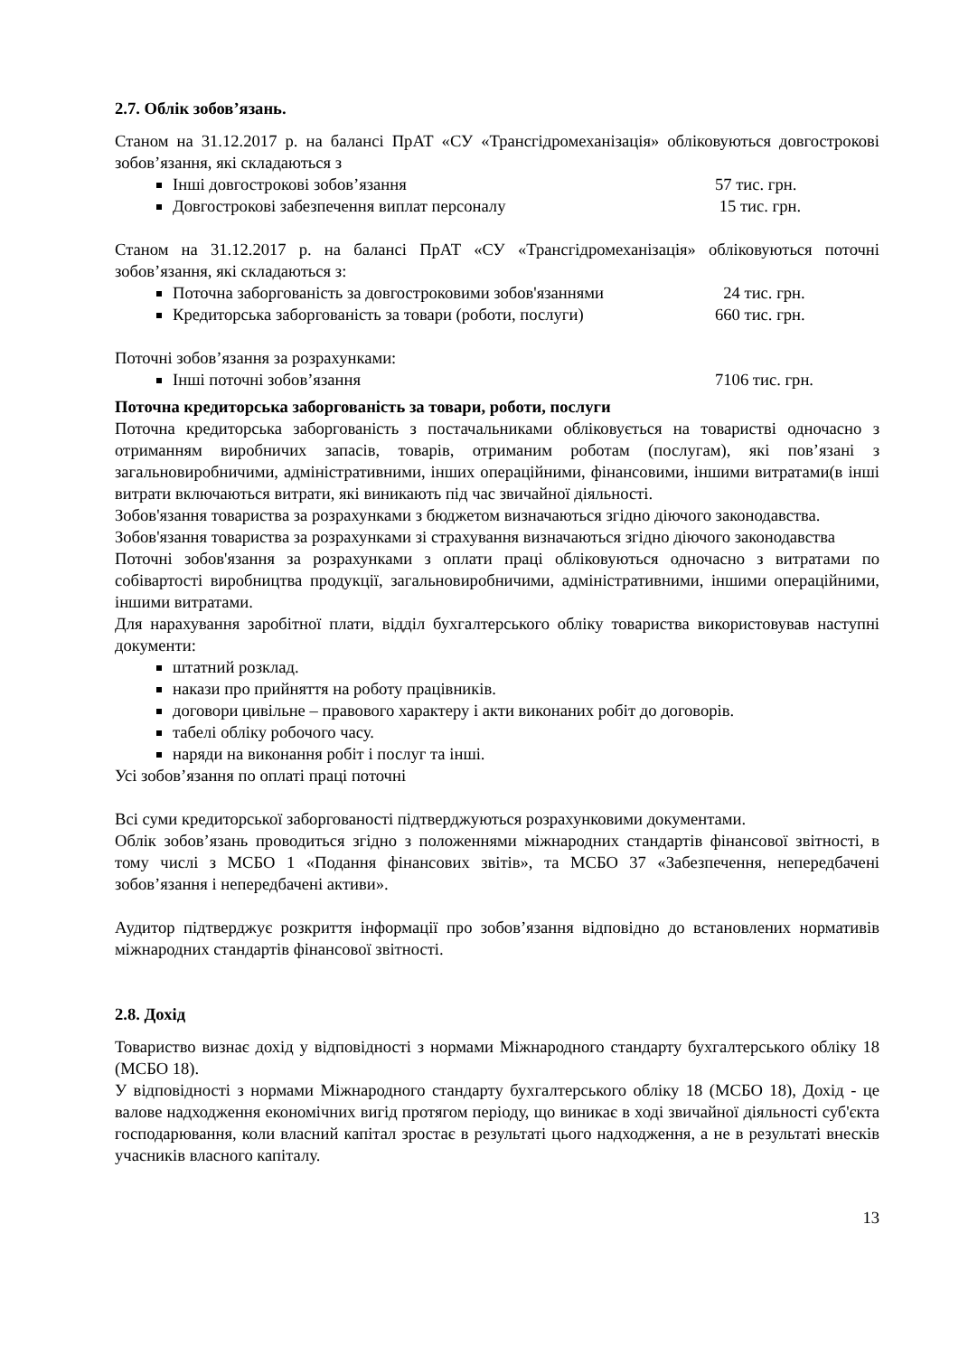2.7. Облік зобов’язань.
Станом на 31.12.2017 р. на балансі ПрАТ «СУ «Трансгідромеханізація» обліковуються довгострокові зобов’язання, які складаються з
Інші довгострокові зобов’язання 57 тис. грн.
Довгострокові забезпечення виплат персоналу 15 тис. грн.
Станом на 31.12.2017 р. на балансі ПрАТ «СУ «Трансгідромеханізація» обліковуються поточні зобов’язання, які складаються з:
Поточна заборгованість за довгостроковими зобов'язаннями 24 тис. грн.
Кредиторська заборгованість за товари (роботи, послуги) 660 тис. грн.
Поточні зобов’язання за розрахунками:
Інші поточні зобов’язання 7106 тис. грн.
Поточна кредиторська заборгованість за товари, роботи, послуги
Поточна кредиторська заборгованість з постачальниками обліковується на товаристві одночасно з отриманням виробничих запасів, товарів, отриманим роботам (послугам), які пов’язані з загальновиробничими, адміністративними, інших операційними, фінансовими, іншими витратами(в інші витрати включаються витрати, які виникають під час звичайної діяльності.
Зобов'язання товариства за розрахунками з бюджетом визначаються згідно діючого законодавства.
Зобов'язання товариства за розрахунками зі страхування визначаються згідно діючого законодавства
Поточні зобов'язання за розрахунками з оплати праці обліковуються одночасно з витратами по собівартості виробництва продукції, загальновиробничими, адміністративними, іншими операційними, іншими витратами.
Для нарахування заробітної плати, відділ бухгалтерського обліку товариства використовував наступні документи:
штатний розклад.
накази про прийняття на роботу працівників.
договори цивільне – правового характеру і акти виконаних робіт до договорів.
табелі обліку робочого часу.
наряди на виконання робіт і послуг та інші.
Усі зобов’язання по оплаті праці поточні
Всі суми кредиторської заборгованості підтверджуються розрахунковими документами.
Облік зобов’язань проводиться згідно з положеннями міжнародних стандартів фінансової звітності, в тому числі з МСБО 1 «Подання фінансових звітів», та МСБО 37 «Забезпечення, непередбачені зобов’язання і непередбачені активи».
Аудитор підтверджує розкриття інформації про зобов’язання відповідно до встановлених нормативів міжнародних стандартів фінансової звітності.
2.8. Дохід
Товариство визнає дохід у відповідності з нормами Міжнародного стандарту бухгалтерського обліку 18 (МСБО 18).
У відповідності з нормами Міжнародного стандарту бухгалтерського обліку 18 (МСБО 18), Дохід - це валове надходження економічних вигід протягом періоду, що виникає в ході звичайної діяльності суб'єкта господарювання, коли власний капітал зростає в результаті цього надходження, а не в результаті внесків учасників власного капіталу.
13